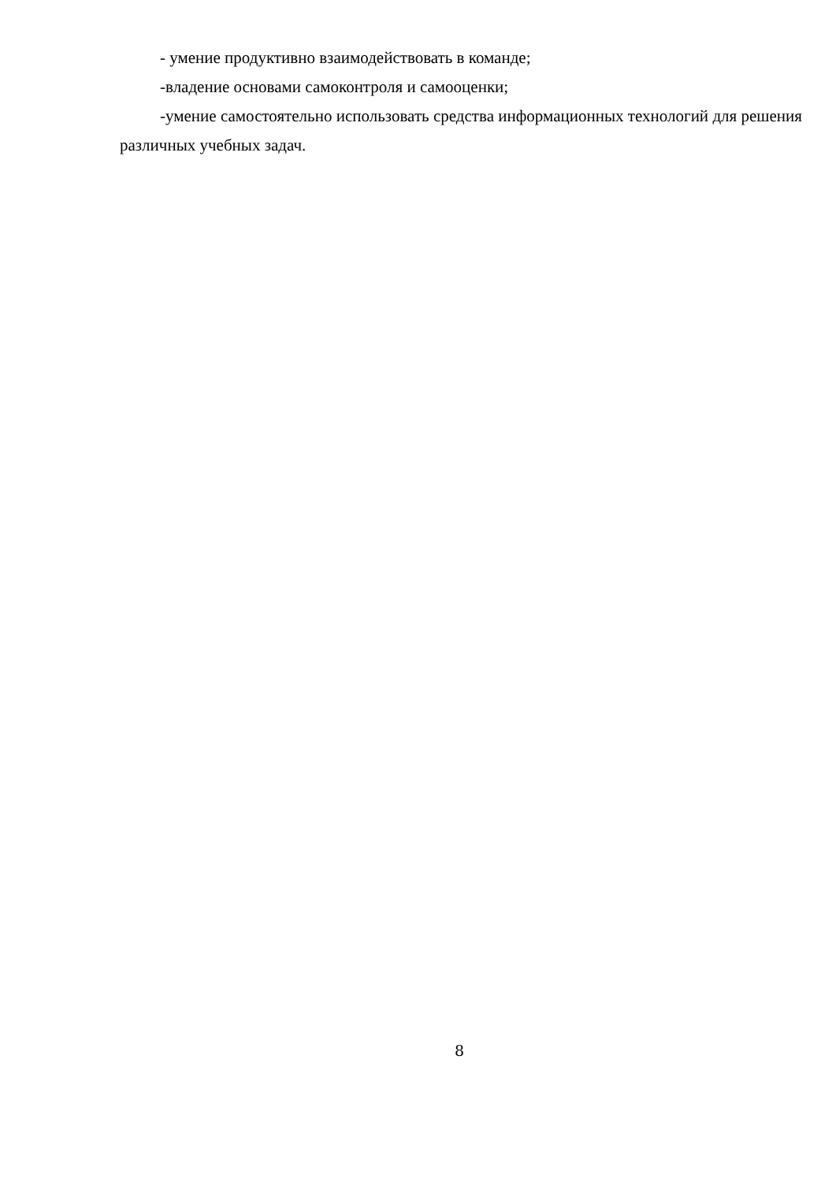- умение продуктивно взаимодействовать в команде;
-владение основами самоконтроля и самооценки;
-умение самостоятельно использовать средства информационных технологий для решения различных учебных задач.
8